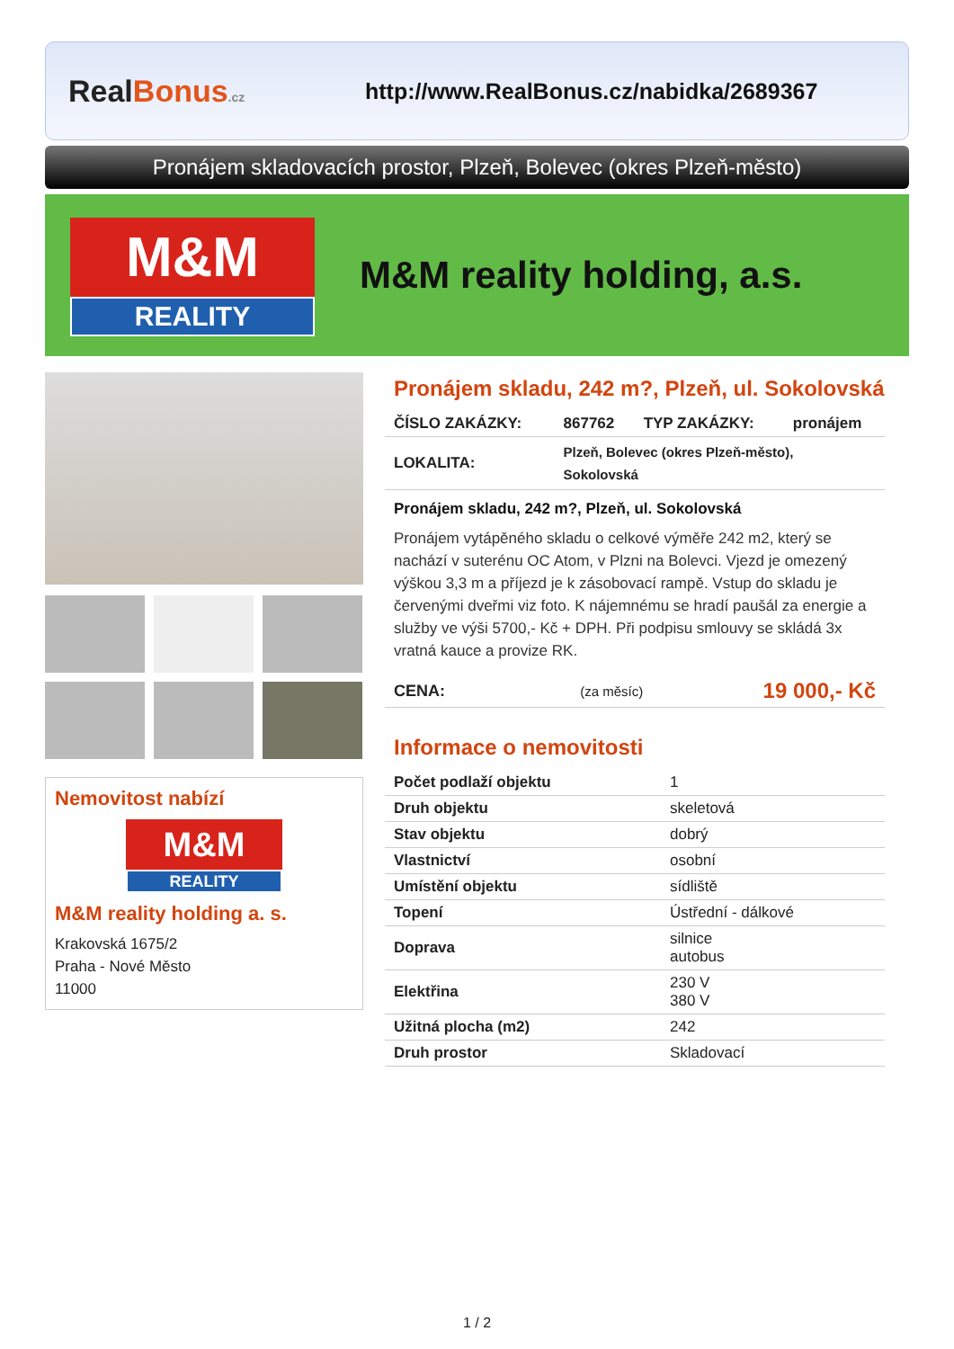RealBonus.cz
http://www.RealBonus.cz/nabidka/2689367
Pronájem skladovacích prostor, Plzeň, Bolevec (okres Plzeň-město)
M&M
REALITY
M&M reality holding, a.s.
Nemovitost nabízí
M&M
REALITY
M&M reality holding a. s.
Krakovská 1675/2
Praha - Nové Město
11000
Pronájem skladu, 242 m?, Plzeň, ul. Sokolovská
| ČÍSLO ZAKÁZKY: | 867762 | TYP ZAKÁZKY: | pronájem |
| LOKALITA: | Plzeň, Bolevec (okres Plzeň-město), Sokolovská | | |
Pronájem skladu, 242 m?, Plzeň, ul. Sokolovská
Pronájem vytápěného skladu o celkové výměře 242 m2, který se nachází v suterénu OC Atom, v Plzni na Bolevci. Vjezd je omezený výškou 3,3 m a příjezd je k zásobovací rampě. Vstup do skladu je červenými dveřmi viz foto. K nájemnému se hradí paušál za energie a služby ve výši 5700,- Kč + DPH. Při podpisu smlouvy se skládá 3x vratná kauce a provize RK.
| CENA: | (za měsíc) | 19 000,- Kč |
Informace o nemovitosti
| Počet podlaží objektu | 1 |
| Druh objektu | skeletová |
| Stav objektu | dobrý |
| Vlastnictví | osobní |
| Umístění objektu | sídliště |
| Topení | Ústřední - dálkové |
| Doprava | silnice autobus |
| Elektřina | 230 V 380 V |
| Užitná plocha (m2) | 242 |
| Druh prostor | Skladovací |
1 / 2